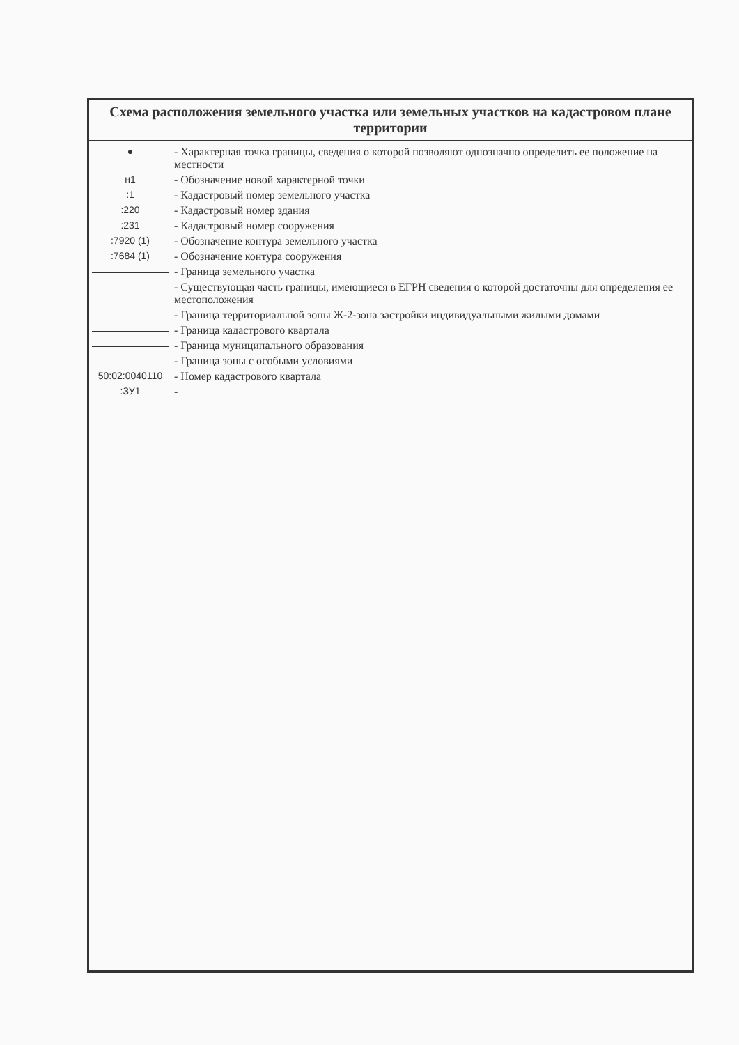Схема расположения земельного участка или земельных участков на кадастровом плане территории
| ● | - Характерная точка границы, сведения о которой позволяют однозначно определить ее положение на местности |
| н1 | - Обозначение новой характерной точки |
| :1 | - Кадастровый номер земельного участка |
| :220 | - Кадастровый номер здания |
| :231 | - Кадастровый номер сооружения |
| :7920 (1) | - Обозначение контура земельного участка |
| :7684 (1) | - Обозначение контура сооружения |
| | - Граница земельного участка |
| | - Существующая часть границы, имеющиеся в ЕГРН сведения о которой достаточны для определения ее местоположения |
| | - Граница территориальной зоны Ж-2-зона застройки индивидуальными жилыми домами |
| | - Граница кадастрового квартала |
| | - Граница муниципального образования |
| | - Граница зоны с особыми условиями |
| 50:02:0040110 | - Номер кадастрового квартала |
| :ЗУ1 | - |